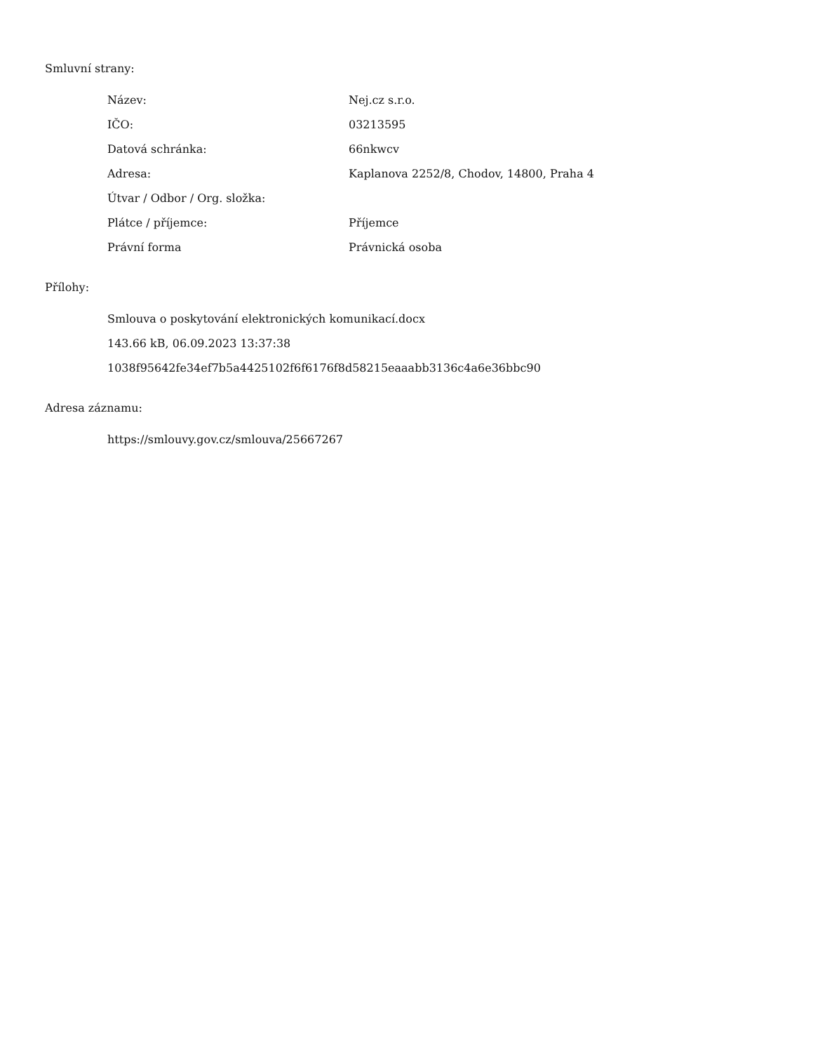Smluvní strany:
| Název: | Nej.cz s.r.o. |
| IČO: | 03213595 |
| Datová schránka: | 66nkwcv |
| Adresa: | Kaplanova 2252/8, Chodov, 14800, Praha 4 |
| Útvar / Odbor / Org. složka: | |
| Plátce / příjemce: | Příjemce |
| Právní forma | Právnická osoba |
Přílohy:
Smlouva o poskytování elektronických komunikací.docx
143.66 kB, 06.09.2023 13:37:38
1038f95642fe34ef7b5a4425102f6f6176f8d58215eaaabb3136c4a6e36bbc90
Adresa záznamu:
https://smlouvy.gov.cz/smlouva/25667267